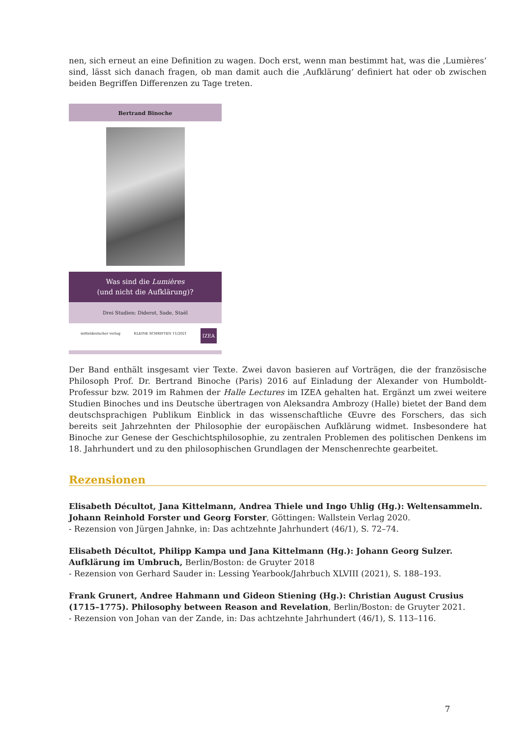nen, sich erneut an eine Definition zu wagen. Doch erst, wenn man bestimmt hat, was die ‚Lumières‘ sind, lässt sich danach fragen, ob man damit auch die ‚Aufklärung‘ definiert hat oder ob zwischen beiden Begriffen Differenzen zu Tage treten.
Bertrand Binoche
Was sind die Lumières
(und nicht die Aufklärung)?
Drei Studien: Diderot, Sade, Staël
mitteldeutscher verlag KLEINE SCHRIFTEN 11/2021 IZEA
Der Band enthält insgesamt vier Texte. Zwei davon basieren auf Vorträgen, die der französische Philosoph Prof. Dr. Bertrand Binoche (Paris) 2016 auf Einladung der Alexander von Humboldt-Professur bzw. 2019 im Rahmen der Halle Lectures im IZEA gehalten hat. Ergänzt um zwei weitere Studien Binoches und ins Deutsche übertragen von Aleksandra Ambrozy (Halle) bietet der Band dem deutschsprachigen Publikum Einblick in das wissenschaftliche Œuvre des Forschers, das sich bereits seit Jahrzehnten der Philosophie der europäischen Aufklärung widmet. Insbesondere hat Binoche zur Genese der Geschichtsphilosophie, zu zentralen Problemen des politischen Denkens im 18. Jahrhundert und zu den philosophischen Grundlagen der Menschenrechte gearbeitet.
Rezensionen
Elisabeth Décultot, Jana Kittelmann, Andrea Thiele und Ingo Uhlig (Hg.): Weltensammeln. Johann Reinhold Forster und Georg Forster, Göttingen: Wallstein Verlag 2020.
- Rezension von Jürgen Jahnke, in: Das achtzehnte Jahrhundert (46/1), S. 72–74.
Elisabeth Décultot, Philipp Kampa und Jana Kittelmann (Hg.): Johann Georg Sulzer. Aufklärung im Umbruch, Berlin/Boston: de Gruyter 2018
- Rezension von Gerhard Sauder in: Lessing Yearbook/Jahrbuch XLVIII (2021), S. 188–193.
Frank Grunert, Andree Hahmann und Gideon Stiening (Hg.): Christian August Crusius (1715–1775). Philosophy between Reason and Revelation, Berlin/Boston: de Gruyter 2021.
- Rezension von Johan van der Zande, in: Das achtzehnte Jahrhundert (46/1), S. 113–116.
7